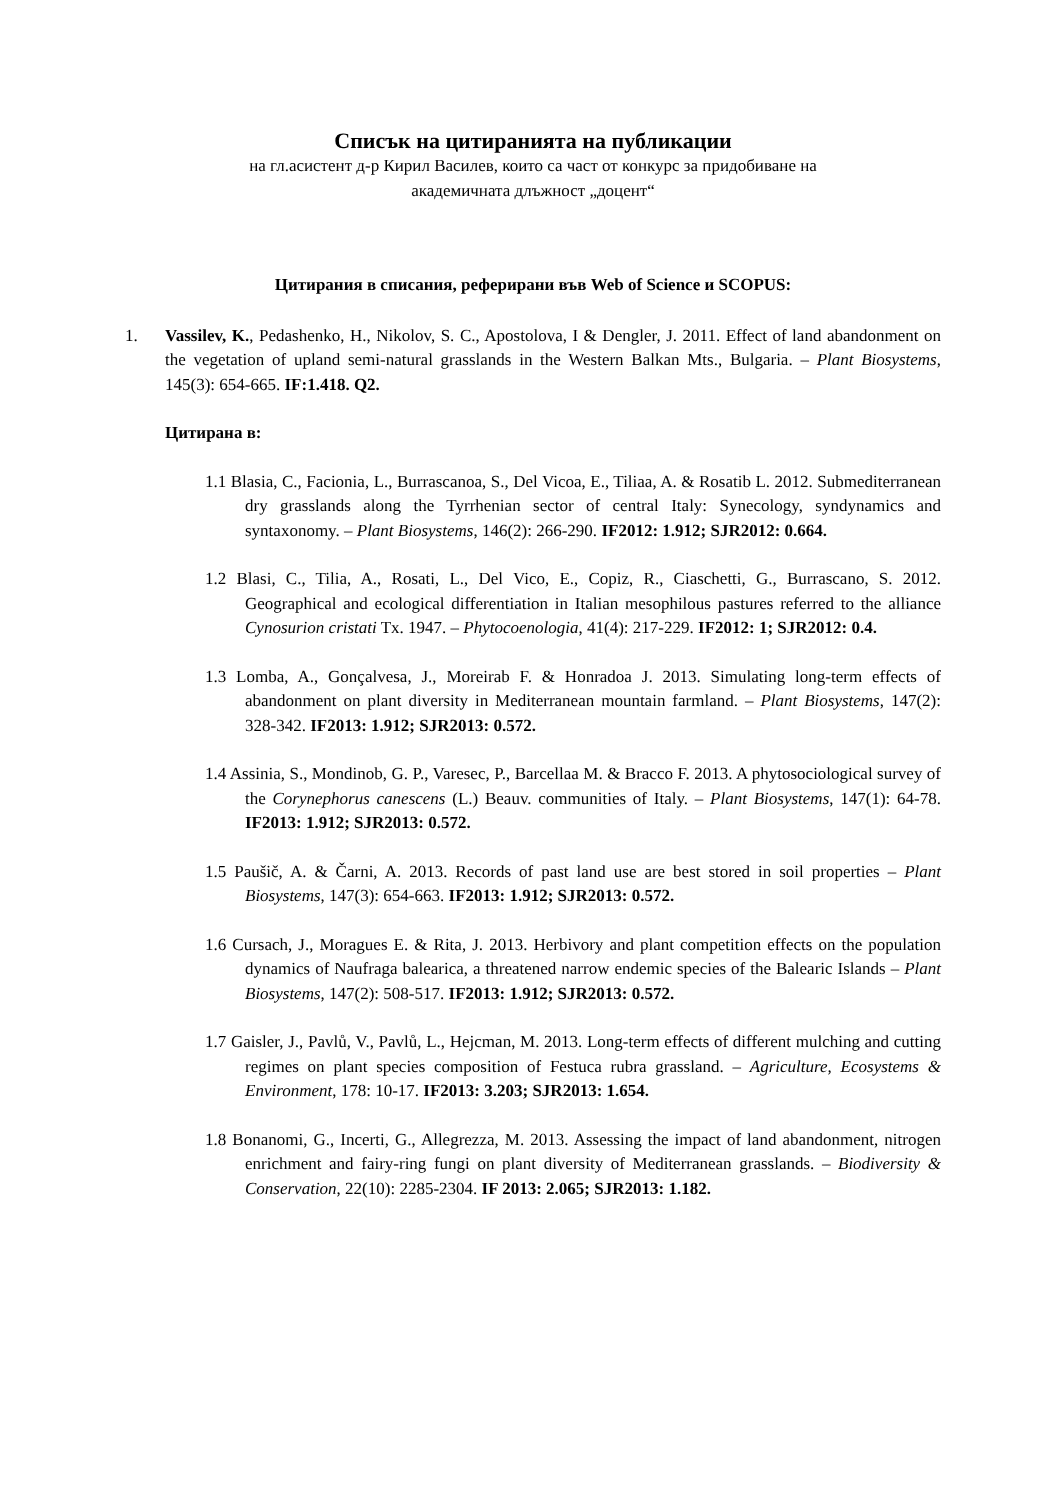Списък на цитиранията на публикации
на гл.асистент д-р Кирил Василев, които са част от конкурс за придобиване на
академичната длъжност „доцент“
Цитирания в списания, реферирани във Web of Science и SCOPUS:
1. Vassilev, K., Pedashenko, H., Nikolov, S. C., Apostolova, I & Dengler, J. 2011. Effect of land abandonment on the vegetation of upland semi-natural grasslands in the Western Balkan Mts., Bulgaria. – Plant Biosystems, 145(3): 654-665. IF:1.418. Q2.
Цитирана в:
1.1 Blasia, C., Facionia, L., Burrascanoa, S., Del Vicoa, E., Tiliaa, A. & Rosatib L. 2012. Submediterranean dry grasslands along the Tyrrhenian sector of central Italy: Synecology, syndynamics and syntaxonomy. – Plant Biosystems, 146(2): 266-290. IF2012: 1.912; SJR2012: 0.664.
1.2 Blasi, C., Tilia, A., Rosati, L., Del Vico, E., Copiz, R., Ciaschetti, G., Burrascano, S. 2012. Geographical and ecological differentiation in Italian mesophilous pastures referred to the alliance Cynosurion cristati Tx. 1947. – Phytocoenologia, 41(4): 217-229. IF2012: 1; SJR2012: 0.4.
1.3 Lomba, A., Gonçalvesa, J., Moreirab F. & Honradoa J. 2013. Simulating long-term effects of abandonment on plant diversity in Mediterranean mountain farmland. – Plant Biosystems, 147(2): 328-342. IF2013: 1.912; SJR2013: 0.572.
1.4 Assinia, S., Mondinob, G. P., Varesec, P., Barcellaa M. & Bracco F. 2013. A phytosociological survey of the Corynephorus canescens (L.) Beauv. communities of Italy. – Plant Biosystems, 147(1): 64-78. IF2013: 1.912; SJR2013: 0.572.
1.5 Paušič, A. & Čarni, A. 2013. Records of past land use are best stored in soil properties – Plant Biosystems, 147(3): 654-663. IF2013: 1.912; SJR2013: 0.572.
1.6 Cursach, J., Moragues E. & Rita, J. 2013. Herbivory and plant competition effects on the population dynamics of Naufraga balearica, a threatened narrow endemic species of the Balearic Islands – Plant Biosystems, 147(2): 508-517. IF2013: 1.912; SJR2013: 0.572.
1.7 Gaisler, J., Pavlů, V., Pavlů, L., Hejcman, M. 2013. Long-term effects of different mulching and cutting regimes on plant species composition of Festuca rubra grassland. – Agriculture, Ecosystems & Environment, 178: 10-17. IF2013: 3.203; SJR2013: 1.654.
1.8 Bonanomi, G., Incerti, G., Allegrezza, M. 2013. Assessing the impact of land abandonment, nitrogen enrichment and fairy-ring fungi on plant diversity of Mediterranean grasslands. – Biodiversity & Conservation, 22(10): 2285-2304. IF 2013: 2.065; SJR2013: 1.182.